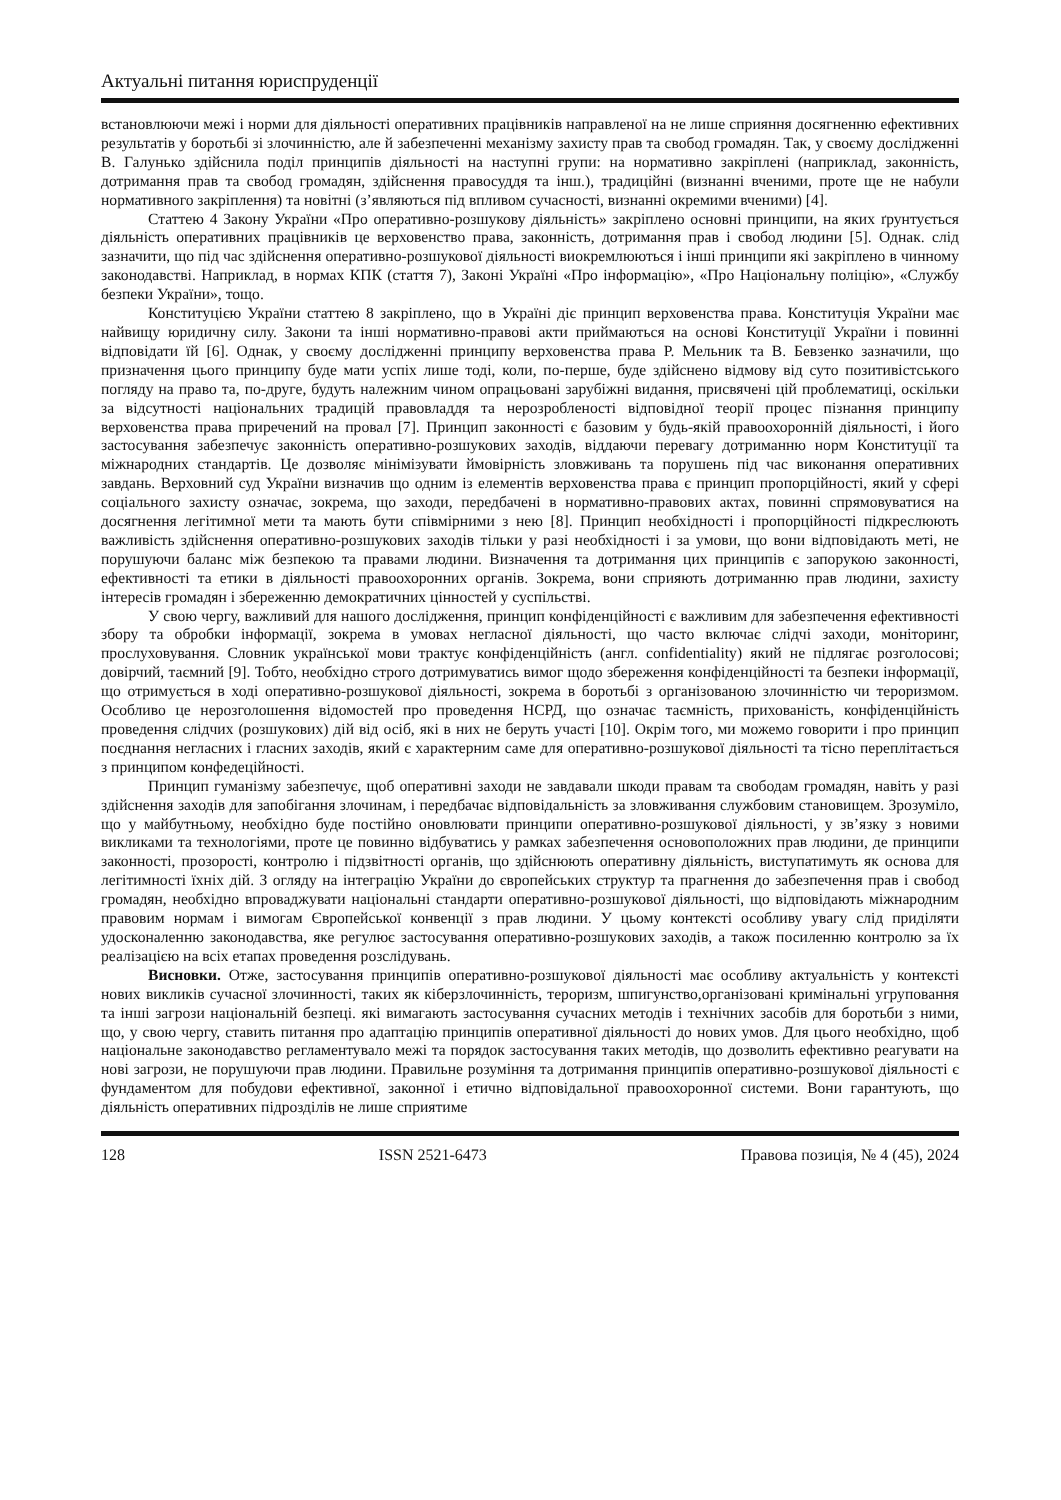Актуальні питання юриспруденції
встановлюючи межі і норми для діяльності оперативних працівників направленої на не лише сприяння досягненню ефективних результатів у боротьбі зі злочинністю, але й забезпеченні механізму захисту прав та свобод громадян. Так, у своєму дослідженні В. Галунько здійснила поділ принципів діяльності на наступні групи: на нормативно закріплені (наприклад, законність, дотримання прав та свобод громадян, здійснення правосуддя та інш.), традиційні (визнанні вченими, проте ще не набули нормативного закріплення) та новітні (з’являються під впливом сучасності, визнанні окремими вченими) [4].
Статтею 4 Закону України «Про оперативно-розшукову діяльність» закріплено основні принципи, на яких ґрунтується діяльність оперативних працівників це верховенство права, законність, дотримання прав і свобод людини [5]. Однак. слід зазначити, що під час здійснення оперативно-розшукової діяльності виокремлюються і інші принципи які закріплено в чинному законодавстві. Наприклад, в нормах КПК (стаття 7), Законі Україні «Про інформацію», «Про Національну поліцію», «Службу безпеки України», тощо.
Конституцією України статтею 8 закріплено, що в Україні діє принцип верховенства права. Конституція України має найвищу юридичну силу. Закони та інші нормативно-правові акти приймаються на основі Конституції України і повинні відповідати їй [6]. Однак, у своєму дослідженні принципу верховенства права Р. Мельник та В. Бевзенко зазначили, що призначення цього принципу буде мати успіх лише тоді, коли, по-перше, буде здійснено відмову від суто позитивістського погляду на право та, по-друге, будуть належним чином опрацьовані зарубіжні видання, присвячені цій проблематиці, оскільки за відсутності національних традицій правовладдя та нерозробленості відповідної теорії процес пізнання принципу верховенства права приречений на провал [7]. Принцип законності є базовим у будь-якій правоохоронній діяльності, і його застосування забезпечує законність оперативно-розшукових заходів, віддаючи перевагу дотриманню норм Конституції та міжнародних стандартів. Це дозволяє мінімізувати ймовірність зловживань та порушень під час виконання оперативних завдань. Верховний суд України визначив що одним із елементів верховенства права є принцип пропорційності, який у сфері соціального захисту означає, зокрема, що заходи, передбачені в нормативно-правових актах, повинні спрямовуватися на досягнення легітимної мети та мають бути співмірними з нею [8]. Принцип необхідності і пропорційності підкреслюють важливість здійснення оперативно-розшукових заходів тільки у разі необхідності і за умови, що вони відповідають меті, не порушуючи баланс між безпекою та правами людини. Визначення та дотримання цих принципів є запорукою законності, ефективності та етики в діяльності правоохоронних органів. Зокрема, вони сприяють дотриманню прав людини, захисту інтересів громадян і збереженню демократичних цінностей у суспільстві.
У свою чергу, важливий для нашого дослідження, принцип конфіденційності є важливим для забезпечення ефективності збору та обробки інформації, зокрема в умовах негласної діяльності, що часто включає слідчі заходи, моніторинг, прослуховування. Словник української мови трактує конфіденційність (англ. confidentiality) який не підлягає розголосові; довірчий, таємний [9]. Тобто, необхідно строго дотримуватись вимог щодо збереження конфіденційності та безпеки інформації, що отримується в ході оперативно-розшукової діяльності, зокрема в боротьбі з організованою злочинністю чи тероризмом. Особливо це нерозголошення відомостей про проведення НСРД, що означає таємність, прихованість, конфіденційність проведення слідчих (розшукових) дій від осіб, які в них не беруть участі [10]. Окрім того, ми можемо говорити і про принцип поєднання негласних і гласних заходів, який є характерним саме для оперативно-розшукової діяльності та тісно переплітається з принципом конфедеційності.
Принцип гуманізму забезпечує, щоб оперативні заходи не завдавали шкоди правам та свободам громадян, навіть у разі здійснення заходів для запобігання злочинам, і передбачає відповідальність за зловживання службовим становищем. Зрозуміло, що у майбутньому, необхідно буде постійно оновлювати принципи оперативно-розшукової діяльності, у зв’язку з новими викликами та технологіями, проте це повинно відбуватись у рамках забезпечення основоположних прав людини, де принципи законності, прозорості, контролю і підзвітності органів, що здійснюють оперативну діяльність, виступатимуть як основа для легітимності їхніх дій. З огляду на інтеграцію України до європейських структур та прагнення до забезпечення прав і свобод громадян, необхідно впроваджувати національні стандарти оперативно-розшукової діяльності, що відповідають міжнародним правовим нормам і вимогам Європейської конвенції з прав людини. У цьому контексті особливу увагу слід приділяти удосконаленню законодавства, яке регулює застосування оперативно-розшукових заходів, а також посиленню контролю за їх реалізацією на всіх етапах проведення розслідувань.
Висновки. Отже, застосування принципів оперативно-розшукової діяльності має особливу актуальність у контексті нових викликів сучасної злочинності, таких як кіберзлочинність, тероризм, шпигунство,організовані кримінальні угруповання та інші загрози національній безпеці. які вимагають застосування сучасних методів і технічних засобів для боротьби з ними, що, у свою чергу, ставить питання про адаптацію принципів оперативної діяльності до нових умов. Для цього необхідно, щоб національне законодавство регламентувало межі та порядок застосування таких методів, що дозволить ефективно реагувати на нові загрози, не порушуючи прав людини. Правильне розуміння та дотримання принципів оперативно-розшукової діяльності є фундаментом для побудови ефективної, законної і етично відповідальної правоохоронної системи. Вони гарантують, що діяльність оперативних підрозділів не лише сприятиме
128 ISSN 2521-6473 Правова позиція, № 4 (45), 2024